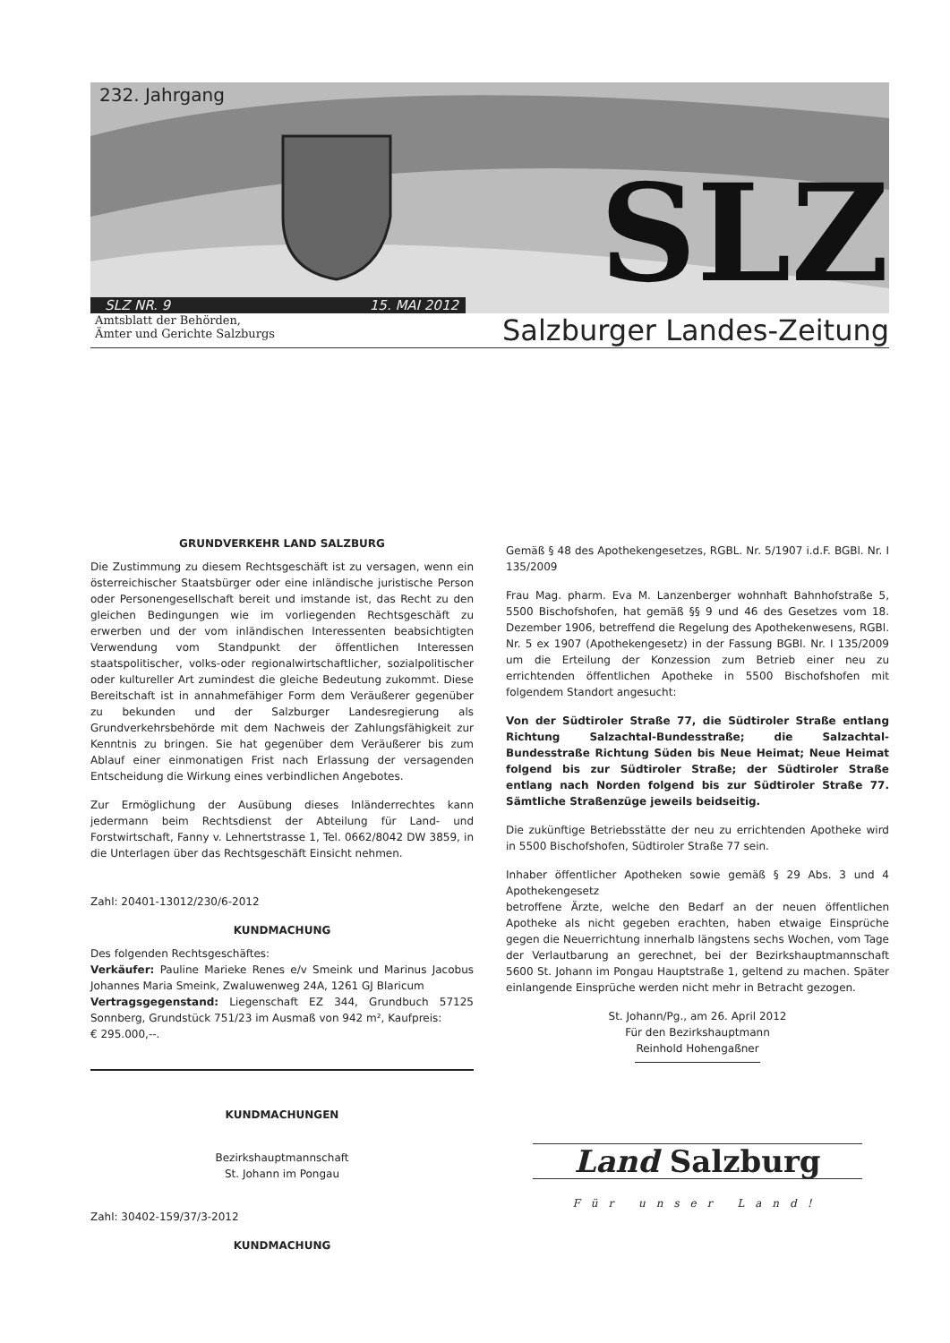232. Jahrgang
SLZ
SLZ NR. 9 15. MAI 2012
Amtsblatt der Behörden,
Ämter und Gerichte Salzburgs
Salzburger Landes-Zeitung
GRUNDVERKEHR LAND SALZBURG
Die Zustimmung zu diesem Rechtsgeschäft ist zu versagen, wenn ein österreichischer Staatsbürger oder eine inländische juristische Person oder Personengesellschaft bereit und imstande ist, das Recht zu den gleichen Bedingungen wie im vorliegenden Rechtsgeschäft zu erwerben und der vom inländischen Interessenten beabsichtigten Verwendung vom Standpunkt der öffentlichen Interessen staatspolitischer, volks-oder regionalwirtschaftlicher, sozialpolitischer oder kultureller Art zumindest die gleiche Bedeutung zukommt. Diese Bereitschaft ist in annahmefähiger Form dem Veräußerer gegenüber zu bekunden und der Salzburger Landesregierung als Grundverkehrsbehörde mit dem Nachweis der Zahlungsfähigkeit zur Kenntnis zu bringen. Sie hat gegenüber dem Veräußerer bis zum Ablauf einer einmonatigen Frist nach Erlassung der versagenden Entscheidung die Wirkung eines verbindlichen Angebotes.
Zur Ermöglichung der Ausübung dieses Inländerrechtes kann jedermann beim Rechtsdienst der Abteilung für Land- und Forstwirtschaft, Fanny v. Lehnertstrasse 1, Tel. 0662/8042 DW 3859, in die Unterlagen über das Rechtsgeschäft Einsicht nehmen.
Zahl: 20401-13012/230/6-2012
KUNDMACHUNG
Des folgenden Rechtsgeschäftes:
Verkäufer: Pauline Marieke Renes e/v Smeink und Marinus Jacobus Johannes Maria Smeink, Zwaluwenweg 24A, 1261 GJ Blaricum
Vertragsgegenstand: Liegenschaft EZ 344, Grundbuch 57125 Sonnberg, Grundstück 751/23 im Ausmaß von 942 m², Kaufpreis:
€ 295.000,--.
KUNDMACHUNGEN
Bezirkshauptmannschaft
St. Johann im Pongau
Zahl: 30402-159/37/3-2012
KUNDMACHUNG
Gemäß § 48 des Apothekengesetzes, RGBL. Nr. 5/1907 i.d.F. BGBl. Nr. I 135/2009
Frau Mag. pharm. Eva M. Lanzenberger wohnhaft Bahnhofstraße 5, 5500 Bischofshofen, hat gemäß §§ 9 und 46 des Gesetzes vom 18. Dezember 1906, betreffend die Regelung des Apothekenwesens, RGBl. Nr. 5 ex 1907 (Apothekengesetz) in der Fassung BGBl. Nr. I 135/2009 um die Erteilung der Konzession zum Betrieb einer neu zu errichtenden öffentlichen Apotheke in 5500 Bischofshofen mit folgendem Standort angesucht:
Von der Südtiroler Straße 77, die Südtiroler Straße entlang Richtung Salzachtal-Bundesstraße; die Salzachtal-Bundesstraße Richtung Süden bis Neue Heimat; Neue Heimat folgend bis zur Südtiroler Straße; der Südtiroler Straße entlang nach Norden folgend bis zur Südtiroler Straße 77. Sämtliche Straßenzüge jeweils beidseitig.
Die zukünftige Betriebsstätte der neu zu errichtenden Apotheke wird in 5500 Bischofshofen, Südtiroler Straße 77 sein.
Inhaber öffentlicher Apotheken sowie gemäß § 29 Abs. 3 und 4 Apothekengesetz
betroffene Ärzte, welche den Bedarf an der neuen öffentlichen Apotheke als nicht gegeben erachten, haben etwaige Einsprüche gegen die Neuerrichtung innerhalb längstens sechs Wochen, vom Tage der Verlautbarung an gerechnet, bei der Bezirkshauptmannschaft 5600 St. Johann im Pongau Hauptstraße 1, geltend zu machen. Später einlangende Einsprüche werden nicht mehr in Betracht gezogen.
St. Johann/Pg., am 26. April 2012
Für den Bezirkshauptmann
Reinhold Hohengaßner
Land Salzburg
Für unser Land!